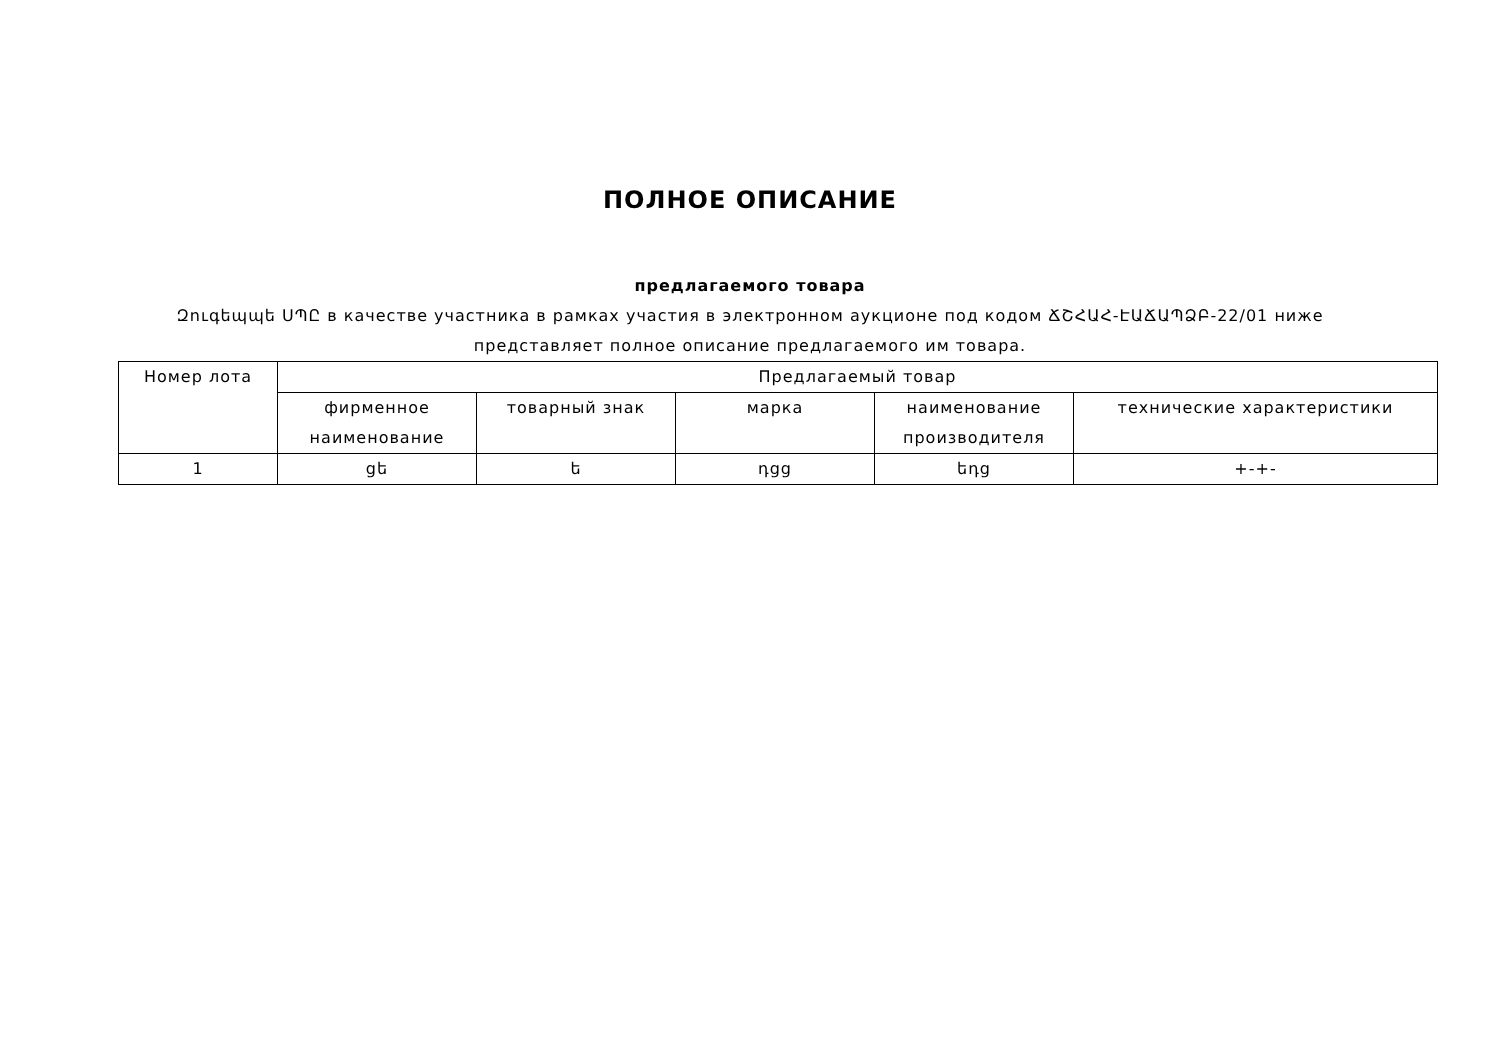ПОЛНОЕ ОПИСАНИЕ
предлагаемого товара
Զուգեպպե ՍՊԸ в качестве участника в рамках участия в электронном аукционе под кодом ՃՇՀԱՀ-ԷԱՃԱՊՁԲ-22/01 ниже представляет полное описание предлагаемого им товара.
| Номер лота | Предлагаемый товар | | | | |
| --- | --- | --- | --- | --- | --- |
| | фирменное наименование | товарный знак | марка | наименование производителя | технические характеристики |
| 1 | gե | ե | դgg | եդg | +-+- |